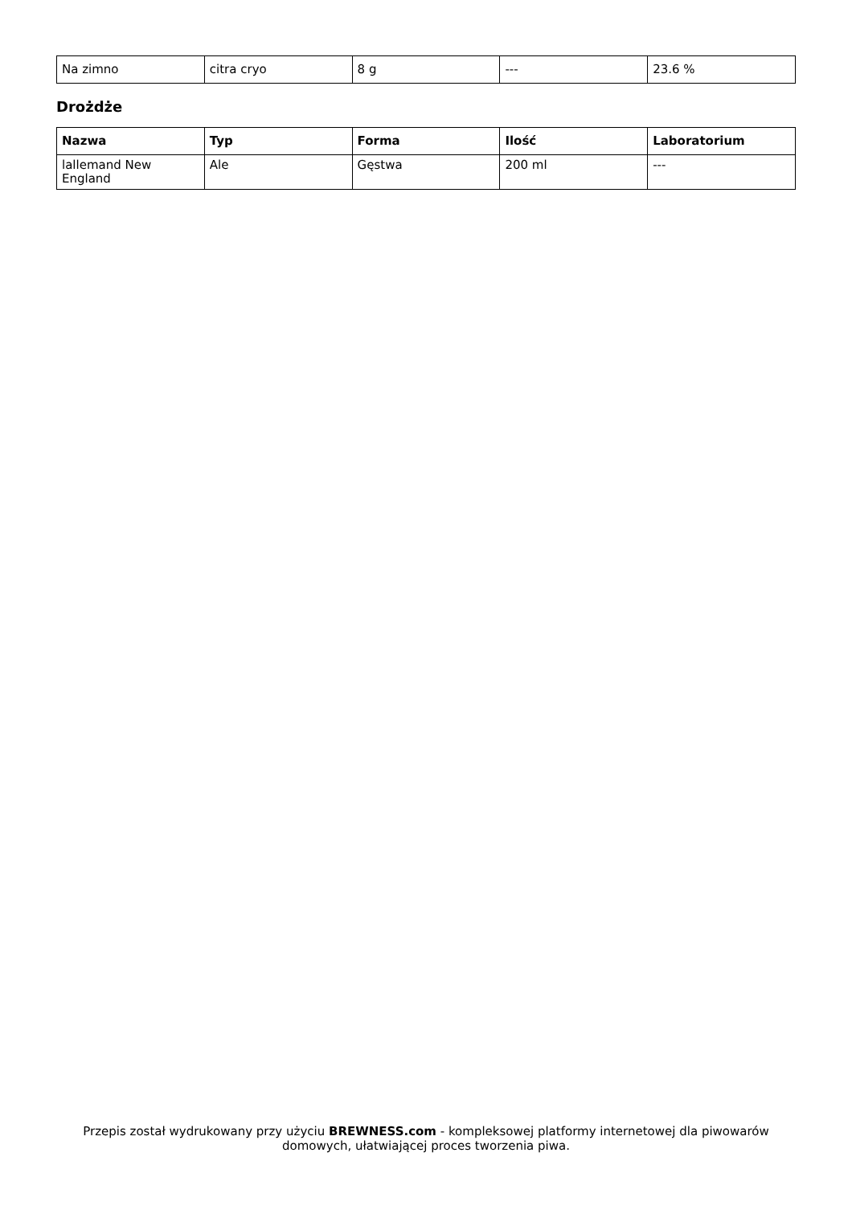| Na zimno | citra cryo | 8 g | --- | 23.6 % |
Drożdże
| Nazwa | Typ | Forma | Ilość | Laboratorium |
| --- | --- | --- | --- | --- |
| lallemand New England | Ale | Gęstwa | 200 ml | --- |
Przepis został wydrukowany przy użyciu BREWNESS.com - kompleksowej platformy internetowej dla piwowarów domowych, ułatwiającej proces tworzenia piwa.